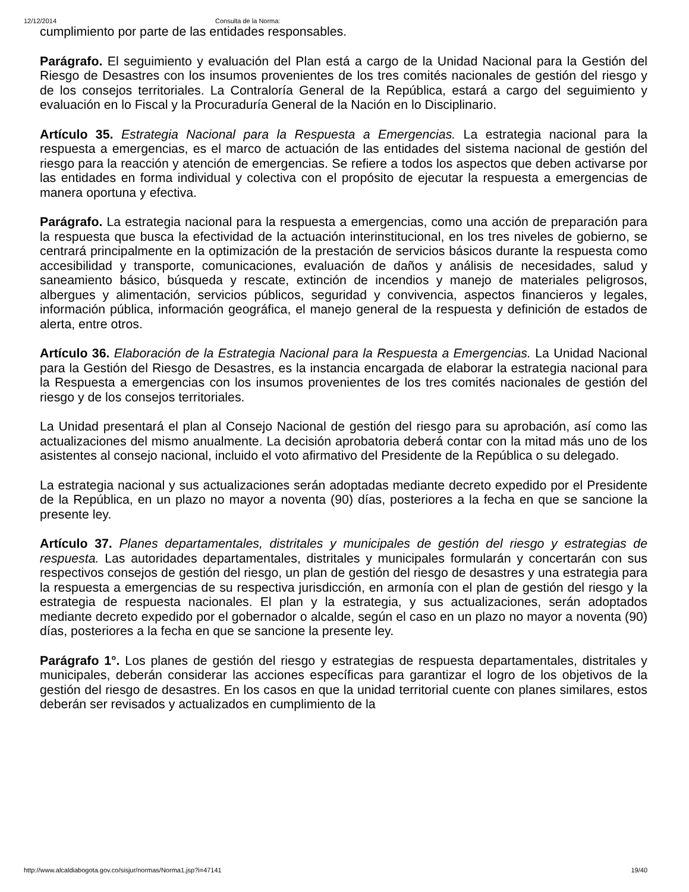12/12/2014 Consulta de la Norma:
cumplimiento por parte de las entidades responsables.
Parágrafo. El seguimiento y evaluación del Plan está a cargo de la Unidad Nacional para la Gestión del Riesgo de Desastres con los insumos provenientes de los tres comités nacionales de gestión del riesgo y de los consejos territoriales. La Contraloría General de la República, estará a cargo del seguimiento y evaluación en lo Fiscal y la Procuraduría General de la Nación en lo Disciplinario.
Artículo 35. Estrategia Nacional para la Respuesta a Emergencias. La estrategia nacional para la respuesta a emergencias, es el marco de actuación de las entidades del sistema nacional de gestión del riesgo para la reacción y atención de emergencias. Se refiere a todos los aspectos que deben activarse por las entidades en forma individual y colectiva con el propósito de ejecutar la respuesta a emergencias de manera oportuna y efectiva.
Parágrafo. La estrategia nacional para la respuesta a emergencias, como una acción de preparación para la respuesta que busca la efectividad de la actuación interinstitucional, en los tres niveles de gobierno, se centrará principalmente en la optimización de la prestación de servicios básicos durante la respuesta como accesibilidad y transporte, comunicaciones, evaluación de daños y análisis de necesidades, salud y saneamiento básico, búsqueda y rescate, extinción de incendios y manejo de materiales peligrosos, albergues y alimentación, servicios públicos, seguridad y convivencia, aspectos financieros y legales, información pública, información geográfica, el manejo general de la respuesta y definición de estados de alerta, entre otros.
Artículo 36. Elaboración de la Estrategia Nacional para la Respuesta a Emergencias. La Unidad Nacional para la Gestión del Riesgo de Desastres, es la instancia encargada de elaborar la estrategia nacional para la Respuesta a emergencias con los insumos provenientes de los tres comités nacionales de gestión del riesgo y de los consejos territoriales.
La Unidad presentará el plan al Consejo Nacional de gestión del riesgo para su aprobación, así como las actualizaciones del mismo anualmente. La decisión aprobatoria deberá contar con la mitad más uno de los asistentes al consejo nacional, incluido el voto afirmativo del Presidente de la República o su delegado.
La estrategia nacional y sus actualizaciones serán adoptadas mediante decreto expedido por el Presidente de la República, en un plazo no mayor a noventa (90) días, posteriores a la fecha en que se sancione la presente ley.
Artículo 37. Planes departamentales, distritales y municipales de gestión del riesgo y estrategias de respuesta. Las autoridades departamentales, distritales y municipales formularán y concertarán con sus respectivos consejos de gestión del riesgo, un plan de gestión del riesgo de desastres y una estrategia para la respuesta a emergencias de su respectiva jurisdicción, en armonía con el plan de gestión del riesgo y la estrategia de respuesta nacionales. El plan y la estrategia, y sus actualizaciones, serán adoptados mediante decreto expedido por el gobernador o alcalde, según el caso en un plazo no mayor a noventa (90) días, posteriores a la fecha en que se sancione la presente ley.
Parágrafo 1°. Los planes de gestión del riesgo y estrategias de respuesta departamentales, distritales y municipales, deberán considerar las acciones específicas para garantizar el logro de los objetivos de la gestión del riesgo de desastres. En los casos en que la unidad territorial cuente con planes similares, estos deberán ser revisados y actualizados en cumplimiento de la
http://www.alcaldiabogota.gov.co/sisjur/normas/Norma1.jsp?i=47141 19/40